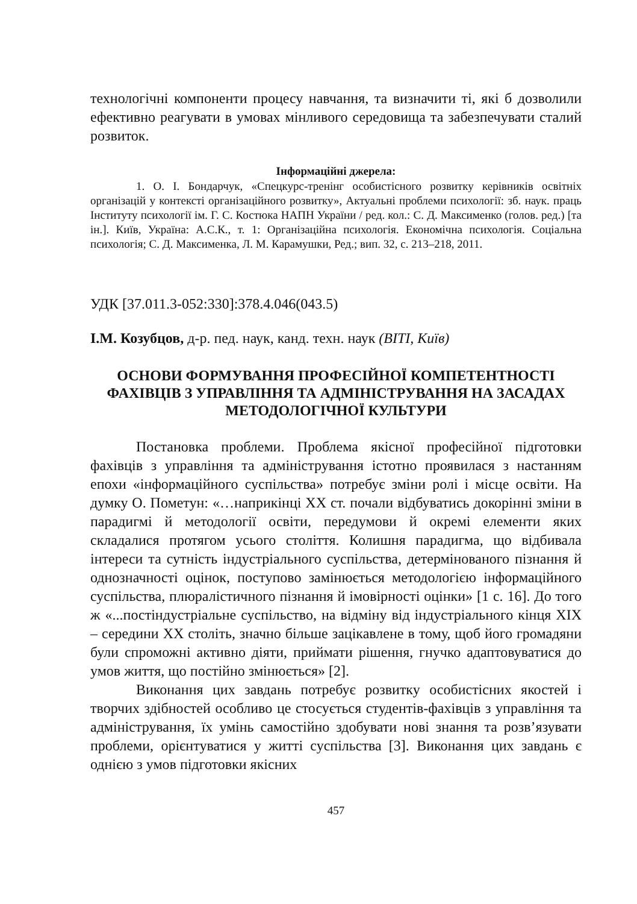технологічні компоненти процесу навчання, та визначити ті, які б дозволили ефективно реагувати в умовах мінливого середовища та забезпечувати сталий розвиток.
Інформаційні джерела:
1. О. І. Бондарчук, «Спецкурс-тренінг особистісного розвитку керівників освітніх організацій у контексті організаційного розвитку», Актуальні проблеми психології: зб. наук. праць Інституту психології ім. Г. С. Костюка НАПН України / ред. кол.: С. Д. Максименко (голов. ред.) [та ін.]. Київ, Україна: А.С.К., т. 1: Організаційна психологія. Економічна психологія. Соціальна психологія; С. Д. Максименка, Л. М. Карамушки, Ред.; вип. 32, с. 213–218, 2011.
УДК [37.011.3-052:330]:378.4.046(043.5)
І.М. Козубцов, д-р. пед. наук, канд. техн. наук (ВІТІ, Київ)
ОСНОВИ ФОРМУВАННЯ ПРОФЕСІЙНОЇ КОМПЕТЕНТНОСТІ ФАХІВЦІВ З УПРАВЛІННЯ ТА АДМІНІСТРУВАННЯ НА ЗАСАДАХ МЕТОДОЛОГІЧНОЇ КУЛЬТУРИ
Постановка проблеми. Проблема якісної професійної підготовки фахівців з управління та адміністрування істотно проявилася з настанням епохи «інформаційного суспільства» потребує зміни ролі і місце освіти. На думку О. Пометун: «…наприкінці XX ст. почали відбуватись докорінні зміни в парадигмі й методології освіти, передумови й окремі елементи яких складалися протягом усього століття. Колишня парадигма, що відбивала інтереси та сутність індустріального суспільства, детермінованого пізнання й однозначності оцінок, поступово замінюється методологією інформаційного суспільства, плюралістичного пізнання й імовірності оцінки» [1 с. 16]. До того ж «...постіндустріальне суспільство, на відміну від індустріального кінця XIX – середини XX століть, значно більше зацікавлене в тому, щоб його громадяни були спроможні активно діяти, приймати рішення, гнучко адаптовуватися до умов життя, що постійно змінюється» [2].
Виконання цих завдань потребує розвитку особистісних якостей і творчих здібностей особливо це стосується студентів-фахівців з управління та адміністрування, їх умінь самостійно здобувати нові знання та розв’язувати проблеми, орієнтуватися у житті суспільства [3]. Виконання цих завдань є однією з умов підготовки якісних
457